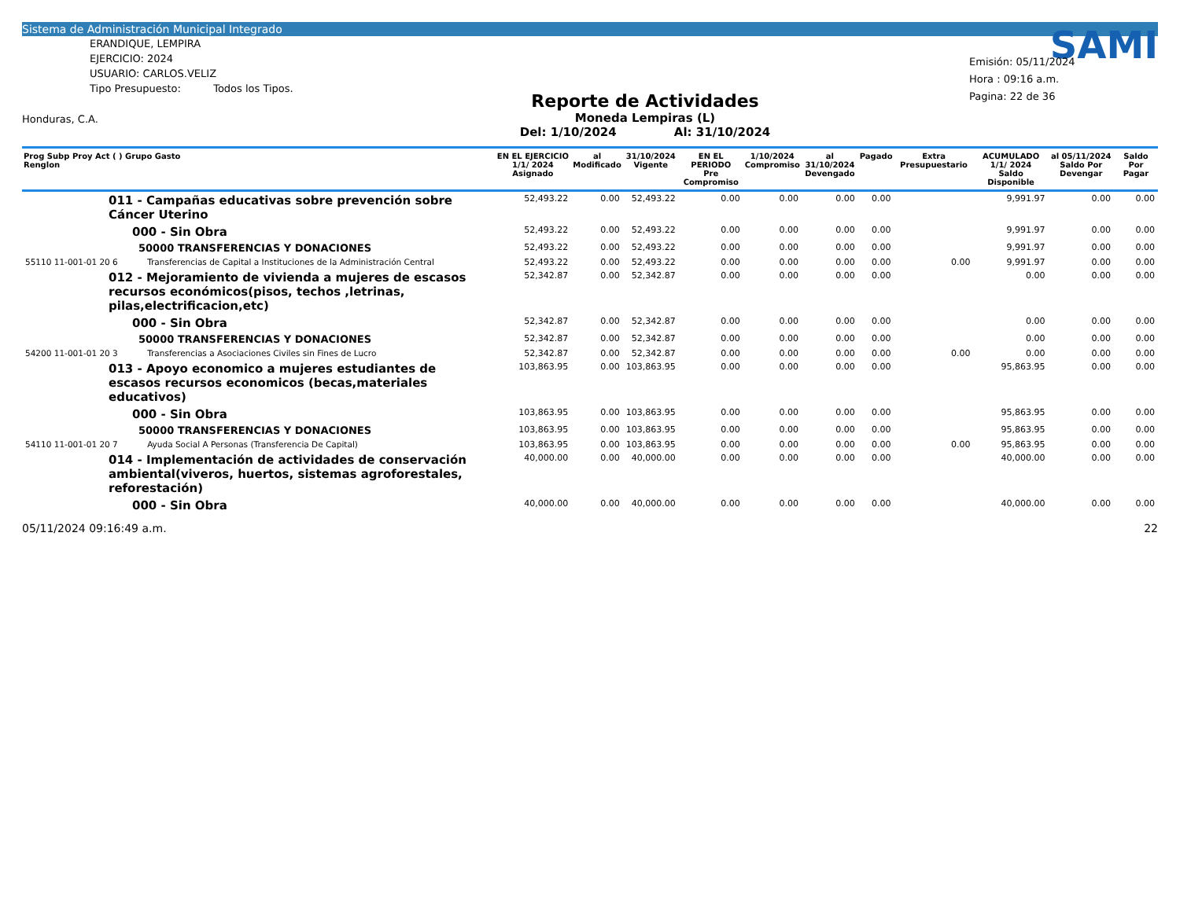Sistema de Administración Municipal Integrado
ERANDIQUE, LEMPIRA
EJERCICIO: 2024
USUARIO: CARLOS.VELIZ
Tipo Presupuesto: Todos los Tipos.
Honduras, C.A.
Reporte de Actividades
Moneda Lempiras (L)
Del: 1/10/2024 Al: 31/10/2024
SAMI
Emisión: 05/11/2024
Hora : 09:16 a.m.
Pagina: 22 de 36
| Prog Subp Proy Act ( ) Grupo Gasto Renglon | | EN EL EJERCICIO 1/1/ 2024 Asignado | al Modificado | 31/10/2024 Vigente | EN EL PERIODO Pre Compromiso | 1/10/2024 Compromiso | al 31/10/2024 Devengado | Pagado | Extra Presupuestario | ACUMULADO 1/1/ 2024 Saldo Disponible | al 05/11/2024 Saldo Por Devengar | Saldo Por Pagar |
| --- | --- | --- | --- | --- | --- | --- | --- | --- | --- | --- | --- | --- |
| 011 - Campañas educativas sobre prevención sobre Cáncer Uterino | | 52,493.22 | 0.00 | 52,493.22 | 0.00 | 0.00 | 0.00 | 0.00 | | 9,991.97 | 0.00 | 0.00 |
| 000 - Sin Obra | | 52,493.22 | 0.00 | 52,493.22 | 0.00 | 0.00 | 0.00 | 0.00 | | 9,991.97 | 0.00 | 0.00 |
| 50000 TRANSFERENCIAS Y DONACIONES | | 52,493.22 | 0.00 | 52,493.22 | 0.00 | 0.00 | 0.00 | 0.00 | | 9,991.97 | 0.00 | 0.00 |
| 55110 11-001-01 20 6 | Transferencias de Capital a Instituciones de la Administración Central | 52,493.22 | 0.00 | 52,493.22 | 0.00 | 0.00 | 0.00 | 0.00 | 0.00 | 9,991.97 | 0.00 | 0.00 |
| 012 - Mejoramiento de vivienda a mujeres de escasos recursos económicos(pisos, techos ,letrinas, pilas,electrificacion,etc) | | 52,342.87 | 0.00 | 52,342.87 | 0.00 | 0.00 | 0.00 | 0.00 | | 0.00 | 0.00 | 0.00 |
| 000 - Sin Obra | | 52,342.87 | 0.00 | 52,342.87 | 0.00 | 0.00 | 0.00 | 0.00 | | 0.00 | 0.00 | 0.00 |
| 50000 TRANSFERENCIAS Y DONACIONES | | 52,342.87 | 0.00 | 52,342.87 | 0.00 | 0.00 | 0.00 | 0.00 | | 0.00 | 0.00 | 0.00 |
| 54200 11-001-01 20 3 | Transferencias a Asociaciones Civiles sin Fines de Lucro | 52,342.87 | 0.00 | 52,342.87 | 0.00 | 0.00 | 0.00 | 0.00 | 0.00 | 0.00 | 0.00 | 0.00 |
| 013 - Apoyo economico a mujeres estudiantes de escasos recursos economicos (becas,materiales educativos) | | 103,863.95 | 0.00 | 103,863.95 | 0.00 | 0.00 | 0.00 | 0.00 | | 95,863.95 | 0.00 | 0.00 |
| 000 - Sin Obra | | 103,863.95 | 0.00 | 103,863.95 | 0.00 | 0.00 | 0.00 | 0.00 | | 95,863.95 | 0.00 | 0.00 |
| 50000 TRANSFERENCIAS Y DONACIONES | | 103,863.95 | 0.00 | 103,863.95 | 0.00 | 0.00 | 0.00 | 0.00 | | 95,863.95 | 0.00 | 0.00 |
| 54110 11-001-01 20 7 | Ayuda Social A Personas (Transferencia De Capital) | 103,863.95 | 0.00 | 103,863.95 | 0.00 | 0.00 | 0.00 | 0.00 | 0.00 | 95,863.95 | 0.00 | 0.00 |
| 014 - Implementación de actividades de conservación ambiental(viveros, huertos, sistemas agroforestales, reforestación) | | 40,000.00 | 0.00 | 40,000.00 | 0.00 | 0.00 | 0.00 | 0.00 | | 40,000.00 | 0.00 | 0.00 |
| 000 - Sin Obra | | 40,000.00 | 0.00 | 40,000.00 | 0.00 | 0.00 | 0.00 | 0.00 | | 40,000.00 | 0.00 | 0.00 |
05/11/2024 09:16:49 a.m. 22